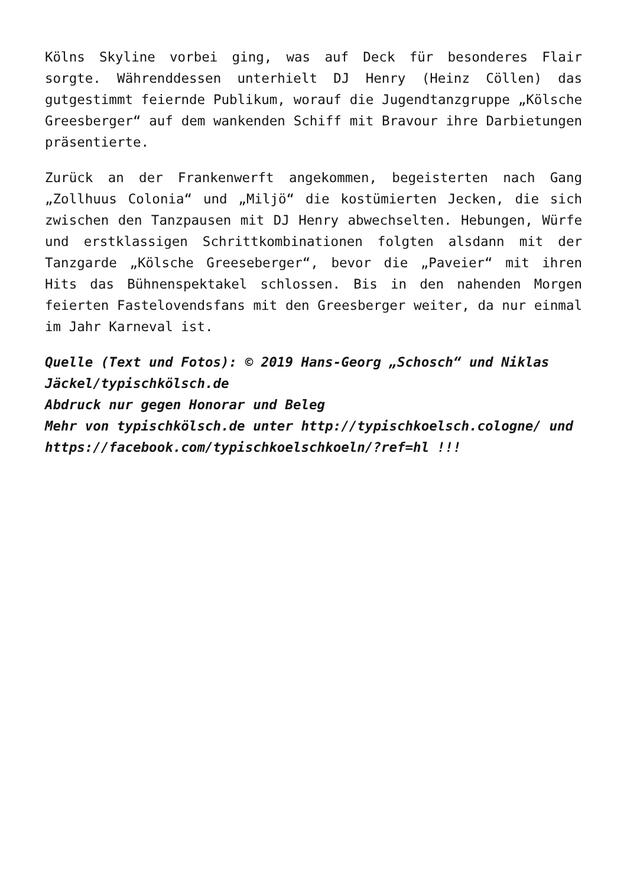Kölns Skyline vorbei ging, was auf Deck für besonderes Flair sorgte. Währenddessen unterhielt DJ Henry (Heinz Cöllen) das gutgestimmt feiernde Publikum, worauf die Jugendtanzgruppe „Kölsche Greesberger“ auf dem wankenden Schiff mit Bravour ihre Darbietungen präsentierte.
Zurück an der Frankenwerft angekommen, begeisterten nach Gang „Zollhuus Colonia“ und „Miljö“ die kostümierten Jecken, die sich zwischen den Tanzpausen mit DJ Henry abwechselten. Hebungen, Würfe und erstklassigen Schrittkombinationen folgten alsdann mit der Tanzgarde „Kölsche Greeseberger“, bevor die „Paveier“ mit ihren Hits das Bühnenspektakel schlossen. Bis in den nahenden Morgen feierten Fastelovendsfans mit den Greesberger weiter, da nur einmal im Jahr Karneval ist.
Quelle (Text und Fotos): © 2019 Hans-Georg „Schosch“ und Niklas Jäckel/typischkölsch.de
Abdruck nur gegen Honorar und Beleg
Mehr von typischkölsch.de unter http://typischkoelsch.cologne/ und https://facebook.com/typischkoelschkoeln/?ref=hl !!!